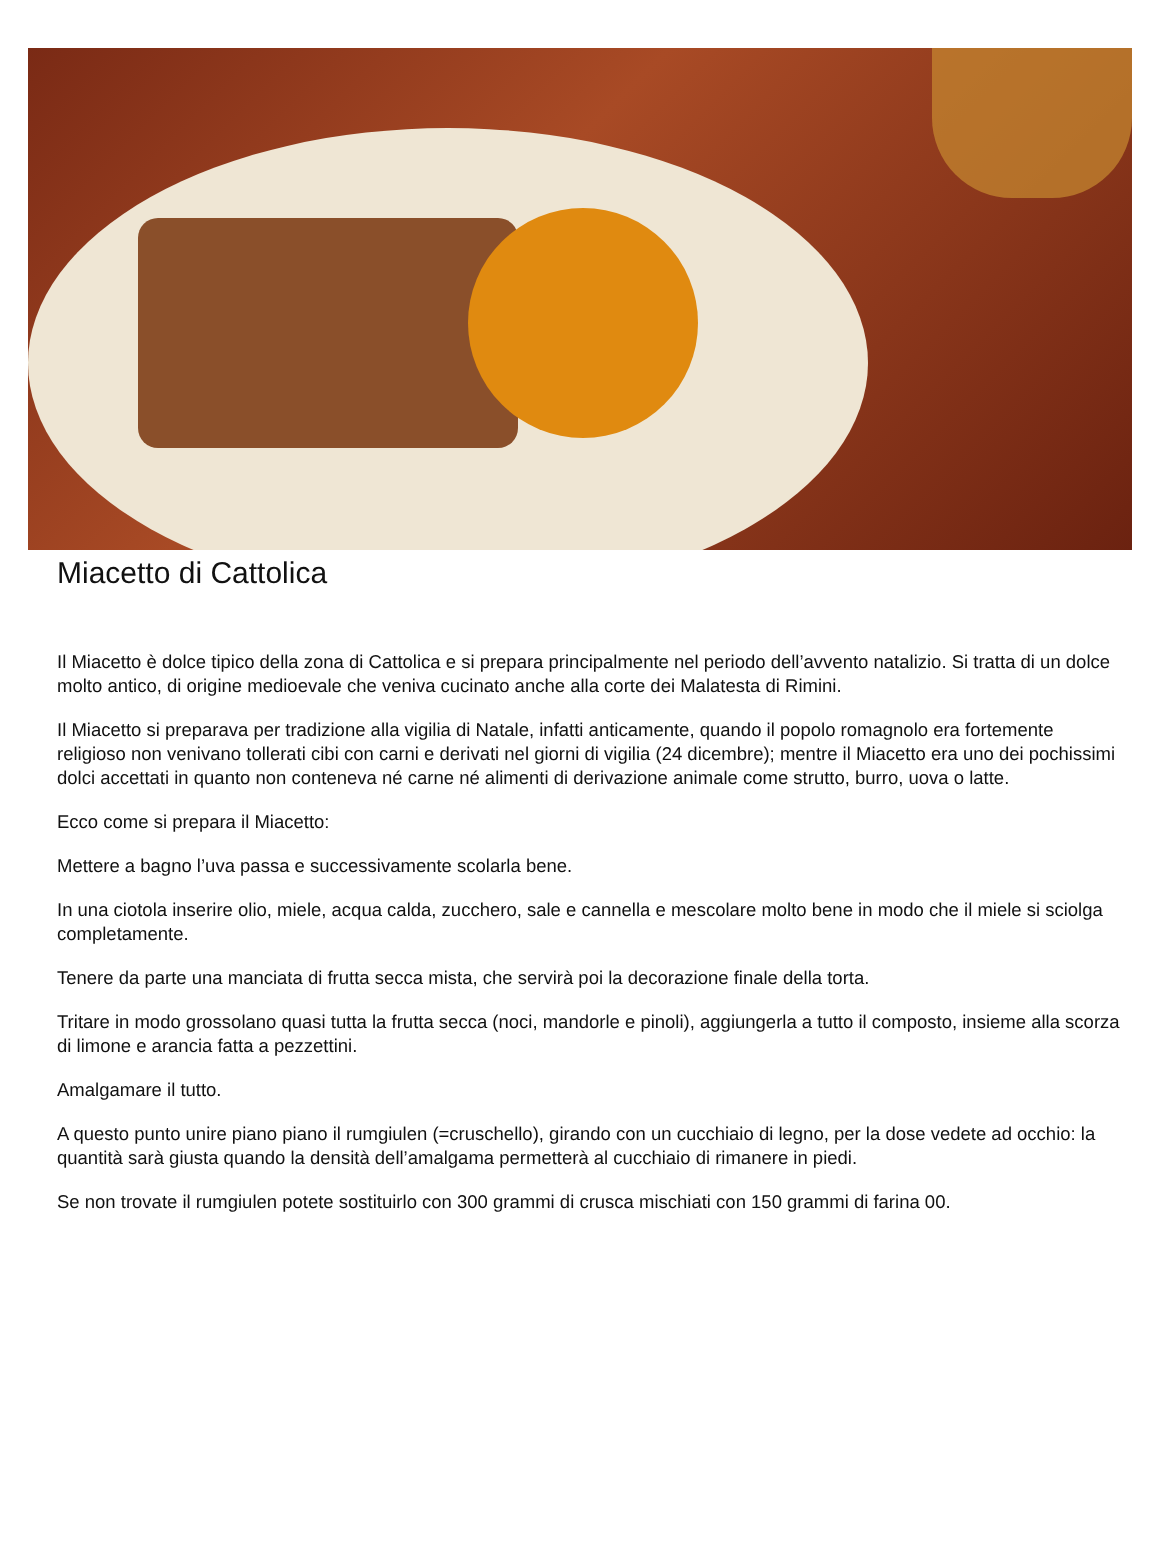Miacetto di Cattolica
Il Miacetto è dolce tipico della zona di Cattolica e si prepara principalmente nel periodo dell’avvento natalizio. Si tratta di un dolce molto antico, di origine medioevale che veniva cucinato anche alla corte dei Malatesta di Rimini.
Il Miacetto si preparava per tradizione alla vigilia di Natale, infatti anticamente, quando il popolo romagnolo era fortemente religioso non venivano tollerati cibi con carni e derivati nel giorni di vigilia (24 dicembre); mentre il Miacetto era uno dei pochissimi dolci accettati in quanto non conteneva né carne né alimenti di derivazione animale come strutto, burro, uova o latte.
Ecco come si prepara il Miacetto:
Mettere a bagno l’uva passa e successivamente scolarla bene.
In una ciotola inserire olio, miele, acqua calda, zucchero, sale e cannella e mescolare molto bene in modo che il miele si sciolga completamente.
Tenere da parte una manciata di frutta secca mista, che servirà poi la decorazione finale della torta.
Tritare in modo grossolano quasi tutta la frutta secca (noci, mandorle e pinoli), aggiungerla a tutto il composto, insieme alla scorza di limone e arancia fatta a pezzettini.
Amalgamare il tutto.
A questo punto unire piano piano il rumgiulen (=cruschello), girando con un cucchiaio di legno, per la dose vedete ad occhio: la quantità sarà giusta quando la densità dell’amalgama permetterà al cucchiaio di rimanere in piedi.
Se non trovate il rumgiulen potete sostituirlo con 300 grammi di crusca mischiati con 150 grammi di farina 00.